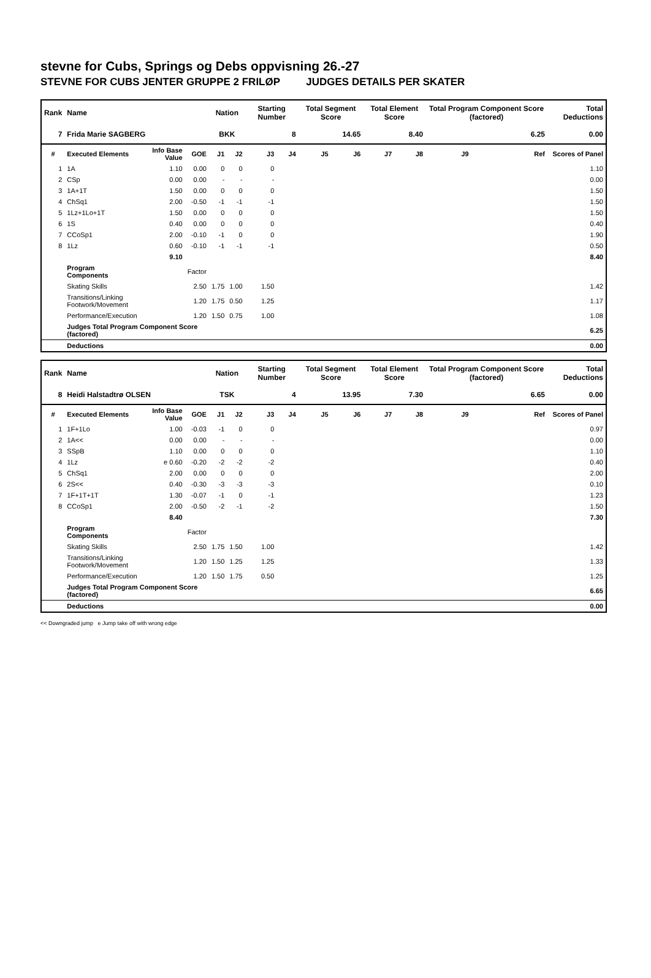stevne for Cubs, Springs og Debs oppvisning 26.-27
STEVNE FOR CUBS JENTER GRUPPE 2 FRILØP JUDGES DETAILS PER SKATER
| Rank | Name | | | Nation | | Starting Number | | Total Segment Score | | Total Element Score | | Total Program Component Score (factored) | | | Total Deductions |
| --- | --- | --- | --- | --- | --- | --- | --- | --- | --- | --- | --- | --- | --- | --- | --- |
| 7 | Frida Marie SAGBERG | | | BKK | | 8 | | 14.65 | | 8.40 | | 6.25 | | | 0.00 |
| # | Executed Elements | Info Base Value | GOE | J1 | J2 | J3 | J4 | J5 | J6 | J7 | J8 | J9 | | Ref | Scores of Panel |
| 1 | 1A | 1.10 | 0.00 | 0 | 0 | 0 | | | | | | | | | 1.10 |
| 2 | CSp | 0.00 | 0.00 | - | - | - | | | | | | | | | 0.00 |
| 3 | 1A+1T | 1.50 | 0.00 | 0 | 0 | 0 | | | | | | | | | 1.50 |
| 4 | ChSq1 | 2.00 | -0.50 | -1 | -1 | -1 | | | | | | | | | 1.50 |
| 5 | 1Lz+1Lo+1T | 1.50 | 0.00 | 0 | 0 | 0 | | | | | | | | | 1.50 |
| 6 | 1S | 0.40 | 0.00 | 0 | 0 | 0 | | | | | | | | | 0.40 |
| 7 | CCoSp1 | 2.00 | -0.10 | -1 | 0 | 0 | | | | | | | | | 1.90 |
| 8 | 1Lz | 0.60 | -0.10 | -1 | -1 | -1 | | | | | | | | | 0.50 |
| | | 9.10 | | | | | | | | | | | | | 8.40 |
| | Program Components | | Factor | | | | | | | | | | | | |
| | Skating Skills | | 2.50 | 1.75 | 1.00 | 1.50 | | | | | | | | | 1.42 |
| | Transitions/Linking Footwork/Movement | | 1.20 | 1.75 | 0.50 | 1.25 | | | | | | | | | 1.17 |
| | Performance/Execution | | 1.20 | 1.50 | 0.75 | 1.00 | | | | | | | | | 1.08 |
| | Judges Total Program Component Score (factored) | | | | | | | | | | | | | | 6.25 |
| | Deductions | | | | | | | | | | | | | | 0.00 |
| Rank | Name | | | Nation | | Starting Number | | Total Segment Score | | Total Element Score | | Total Program Component Score (factored) | | | Total Deductions |
| --- | --- | --- | --- | --- | --- | --- | --- | --- | --- | --- | --- | --- | --- | --- | --- |
| 8 | Heidi Halstadtrø OLSEN | | | TSK | | 4 | | 13.95 | | 7.30 | | 6.65 | | | 0.00 |
| # | Executed Elements | Info Base Value | GOE | J1 | J2 | J3 | J4 | J5 | J6 | J7 | J8 | J9 | | Ref | Scores of Panel |
| 1 | 1F+1Lo | 1.00 | -0.03 | -1 | 0 | 0 | | | | | | | | | 0.97 |
| 2 | 1A<< | 0.00 | 0.00 | - | - | - | | | | | | | | | 0.00 |
| 3 | SSpB | 1.10 | 0.00 | 0 | 0 | 0 | | | | | | | | | 1.10 |
| 4 | 1Lz | e 0.60 | -0.20 | -2 | -2 | -2 | | | | | | | | | 0.40 |
| 5 | ChSq1 | 2.00 | 0.00 | 0 | 0 | 0 | | | | | | | | | 2.00 |
| 6 | 2S<< | 0.40 | -0.30 | -3 | -3 | -3 | | | | | | | | | 0.10 |
| 7 | 1F+1T+1T | 1.30 | -0.07 | -1 | 0 | -1 | | | | | | | | | 1.23 |
| 8 | CCoSp1 | 2.00 | -0.50 | -2 | -1 | -2 | | | | | | | | | 1.50 |
| | | 8.40 | | | | | | | | | | | | | 7.30 |
| | Program Components | | Factor | | | | | | | | | | | | |
| | Skating Skills | | 2.50 | 1.75 | 1.50 | 1.00 | | | | | | | | | 1.42 |
| | Transitions/Linking Footwork/Movement | | 1.20 | 1.50 | 1.25 | 1.25 | | | | | | | | | 1.33 |
| | Performance/Execution | | 1.20 | 1.50 | 1.75 | 0.50 | | | | | | | | | 1.25 |
| | Judges Total Program Component Score (factored) | | | | | | | | | | | | | | 6.65 |
| | Deductions | | | | | | | | | | | | | | 0.00 |
<< Downgraded jump e Jump take off with wrong edge